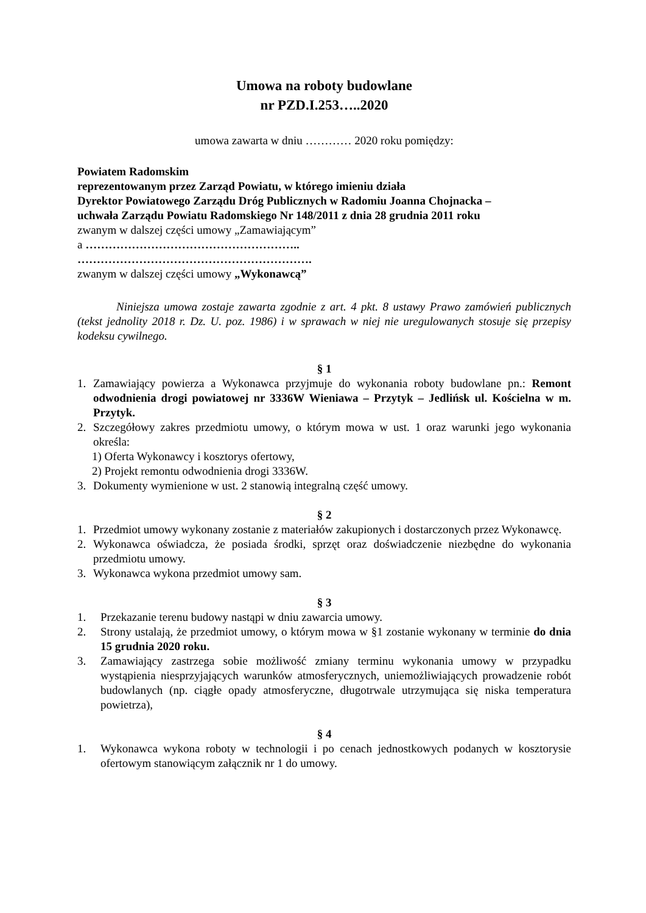Umowa na roboty budowlane
nr PZD.I.253…..2020
umowa zawarta w dniu ………… 2020 roku pomiędzy:
Powiatem Radomskim
reprezentowanym przez Zarząd Powiatu, w którego imieniu działa
Dyrektor Powiatowego Zarządu Dróg Publicznych w Radomiu Joanna Chojnacka –
uchwała Zarządu Powiatu Radomskiego Nr 148/2011 z dnia 28 grudnia 2011 roku
zwanym w dalszej części umowy „Zamawiającym”
a ………………………………………………..
…………………………………………………….
zwanym w dalszej części umowy „Wykonawcą”
Niniejsza umowa zostaje zawarta zgodnie z art. 4 pkt. 8 ustawy Prawo zamówień publicznych (tekst jednolity 2018 r. Dz. U. poz. 1986) i w sprawach w niej nie uregulowanych stosuje się przepisy kodeksu cywilnego.
§ 1
1. Zamawiający powierza a Wykonawca przyjmuje do wykonania roboty budowlane pn.: Remont odwodnienia drogi powiatowej nr 3336W Wieniawa – Przytyk – Jedlińsk ul. Kościelna w m. Przytyk.
2. Szczegółowy zakres przedmiotu umowy, o którym mowa w ust. 1 oraz warunki jego wykonania określa:
1) Oferta Wykonawcy i kosztorys ofertowy,
2) Projekt remontu odwodnienia drogi 3336W.
3. Dokumenty wymienione w ust. 2 stanowią integralną część umowy.
§ 2
1. Przedmiot umowy wykonany zostanie z materiałów zakupionych i dostarczonych przez Wykonawcę.
2. Wykonawca oświadcza, że posiada środki, sprzęt oraz doświadczenie niezbędne do wykonania przedmiotu umowy.
3. Wykonawca wykona przedmiot umowy sam.
§ 3
1. Przekazanie terenu budowy nastąpi w dniu zawarcia umowy.
2. Strony ustalają, że przedmiot umowy, o którym mowa w §1 zostanie wykonany w terminie do dnia 15 grudnia 2020 roku.
3. Zamawiający zastrzega sobie możliwość zmiany terminu wykonania umowy w przypadku wystąpienia niesprzyjających warunków atmosferycznych, uniemożliwiających prowadzenie robót budowlanych (np. ciągłe opady atmosferyczne, długotrwale utrzymująca się niska temperatura powietrza),
§ 4
1. Wykonawca wykona roboty w technologii i po cenach jednostkowych podanych w kosztorysie ofertowym stanowiącym załącznik nr 1 do umowy.